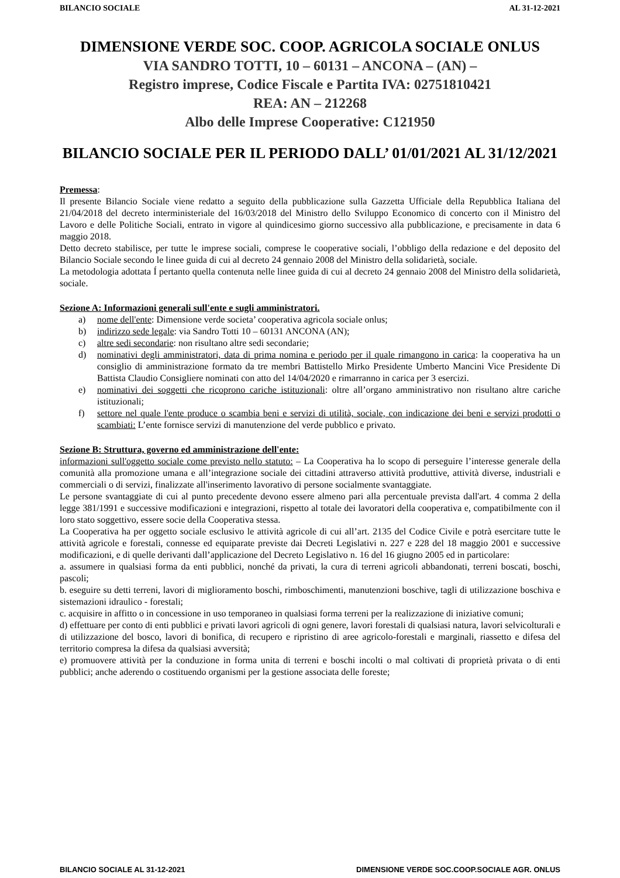BILANCIO SOCIALE AL 31-12-2021
DIMENSIONE VERDE SOC. COOP. AGRICOLA SOCIALE ONLUS
VIA SANDRO TOTTI, 10 – 60131 – ANCONA – (AN) –
Registro imprese, Codice Fiscale e Partita IVA: 02751810421
REA: AN – 212268
Albo delle Imprese Cooperative: C121950
BILANCIO SOCIALE PER IL PERIODO DALL’ 01/01/2021 AL 31/12/2021
Premessa:
Il presente Bilancio Sociale viene redatto a seguito della pubblicazione sulla Gazzetta Ufficiale della Repubblica Italiana del 21/04/2018 del decreto interministeriale del 16/03/2018 del Ministro dello Sviluppo Economico di concerto con il Ministro del Lavoro e delle Politiche Sociali, entrato in vigore al quindicesimo giorno successivo alla pubblicazione, e precisamente in data 6 maggio 2018.
Detto decreto stabilisce, per tutte le imprese sociali, comprese le cooperative sociali, l’obbligo della redazione e del deposito del Bilancio Sociale secondo le linee guida di cui al decreto 24 gennaio 2008 del Ministro della solidarietà, sociale.
La metodologia adottata Í pertanto quella contenuta nelle linee guida di cui al decreto 24 gennaio 2008 del Ministro della solidarietà, sociale.
Sezione A: Informazioni generali sull'ente e sugli amministratori.
a) nome dell'ente: Dimensione verde societa’ cooperativa agricola sociale onlus;
b) indirizzo sede legale: via Sandro Totti 10 – 60131 ANCONA (AN);
c) altre sedi secondarie: non risultano altre sedi secondarie;
d) nominativi degli amministratori, data di prima nomina e periodo per il quale rimangono in carica: la cooperativa ha un consiglio di amministrazione formato da tre membri Battistello Mirko Presidente Umberto Mancini Vice Presidente Di Battista Claudio Consigliere nominati con atto del 14/04/2020 e rimarranno in carica per 3 esercizi.
e) nominativi dei soggetti che ricoprono cariche istituzionali: oltre all’organo amministrativo non risultano altre cariche istituzionali;
f) settore nel quale l'ente produce o scambia beni e servizi di utilità, sociale, con indicazione dei beni e servizi prodotti o scambiati: L’ente fornisce servizi di manutenzione del verde pubblico e privato.
Sezione B: Struttura, governo ed amministrazione dell'ente:
informazioni sull'oggetto sociale come previsto nello statuto: – La Cooperativa ha lo scopo di perseguire l’interesse generale della comunità alla promozione umana e all’integrazione sociale dei cittadini attraverso attività produttive, attività diverse, industriali e commerciali o di servizi, finalizzate all'inserimento lavorativo di persone socialmente svantaggiate.
Le persone svantaggiate di cui al punto precedente devono essere almeno pari alla percentuale prevista dall'art. 4 comma 2 della legge 381/1991 e successive modificazioni e integrazioni, rispetto al totale dei lavoratori della cooperativa e, compatibilmente con il loro stato soggettivo, essere socie della Cooperativa stessa.
La Cooperativa ha per oggetto sociale esclusivo le attività agricole di cui all’art. 2135 del Codice Civile e potrà esercitare tutte le attività agricole e forestali, connesse ed equiparate previste dai Decreti Legislativi n. 227 e 228 del 18 maggio 2001 e successive modificazioni, e di quelle derivanti dall’applicazione del Decreto Legislativo n. 16 del 16 giugno 2005 ed in particolare:
a. assumere in qualsiasi forma da enti pubblici, nonché da privati, la cura di terreni agricoli abbandonati, terreni boscati, boschi, pascoli;
b. eseguire su detti terreni, lavori di miglioramento boschi, rimboschimenti, manutenzioni boschive, tagli di utilizzazione boschiva e sistemazioni idraulico - forestali;
c. acquisire in affitto o in concessione in uso temporaneo in qualsiasi forma terreni per la realizzazione di iniziative comuni;
d) effettuare per conto di enti pubblici e privati lavori agricoli di ogni genere, lavori forestali di qualsiasi natura, lavori selvicolturali e di utilizzazione del bosco, lavori di bonifica, di recupero e ripristino di aree agricolo-forestali e marginali, riassetto e difesa del territorio compresa la difesa da qualsiasi avversità;
e) promuovere attività per la conduzione in forma unita di terreni e boschi incolti o mal coltivati di proprietà privata o di enti pubblici; anche aderendo o costituendo organismi per la gestione associata delle foreste;
BILANCIO SOCIALE AL 31-12-2021 DIMENSIONE VERDE SOC.COOP.SOCIALE AGR. ONLUS